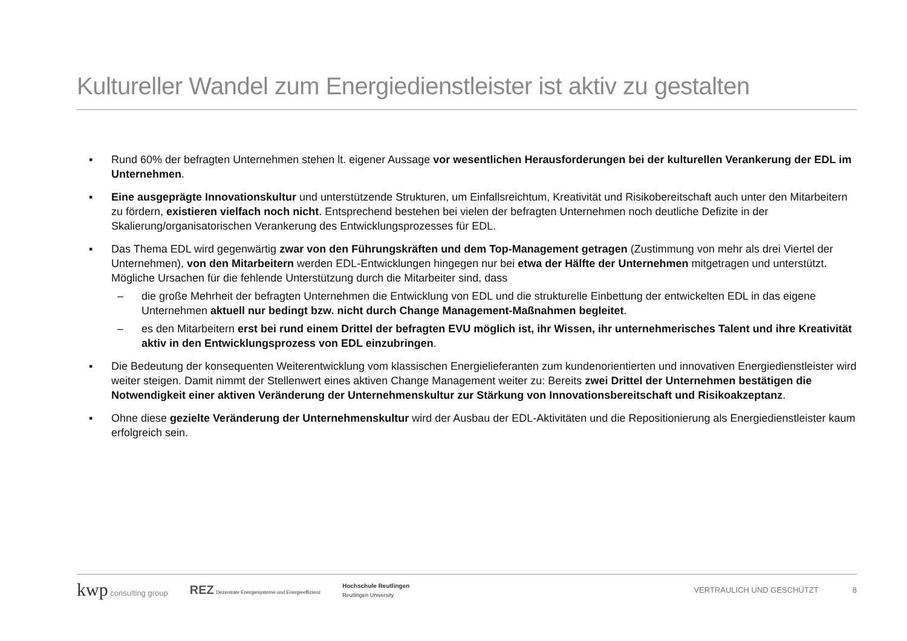Kultureller Wandel zum Energiedienstleister ist aktiv zu gestalten
▪ Rund 60% der befragten Unternehmen stehen lt. eigener Aussage vor wesentlichen Herausforderungen bei der kulturellen Verankerung der EDL im Unternehmen.
▪ Eine ausgeprägte Innovationskultur und unterstützende Strukturen, um Einfallsreichtum, Kreativität und Risikobereitschaft auch unter den Mitarbeitern zu fördern, existieren vielfach noch nicht. Entsprechend bestehen bei vielen der befragten Unternehmen noch deutliche Defizite in der Skalierung/organisatorischen Verankerung des Entwicklungsprozesses für EDL.
▪ Das Thema EDL wird gegenwärtig zwar von den Führungskräften und dem Top-Management getragen (Zustimmung von mehr als drei Viertel der Unternehmen), von den Mitarbeitern werden EDL-Entwicklungen hingegen nur bei etwa der Hälfte der Unternehmen mitgetragen und unterstützt. Mögliche Ursachen für die fehlende Unterstützung durch die Mitarbeiter sind, dass
– die große Mehrheit der befragten Unternehmen die Entwicklung von EDL und die strukturelle Einbettung der entwickelten EDL in das eigene Unternehmen aktuell nur bedingt bzw. nicht durch Change Management-Maßnahmen begleitet.
– es den Mitarbeitern erst bei rund einem Drittel der befragten EVU möglich ist, ihr Wissen, ihr unternehmerisches Talent und ihre Kreativität aktiv in den Entwicklungsprozess von EDL einzubringen.
▪ Die Bedeutung der konsequenten Weiterentwicklung vom klassischen Energielieferanten zum kundenorientierten und innovativen Energiedienstleister wird weiter steigen. Damit nimmt der Stellenwert eines aktiven Change Management weiter zu: Bereits zwei Drittel der Unternehmen bestätigen die Notwendigkeit einer aktiven Veränderung der Unternehmenskultur zur Stärkung von Innovationsbereitschaft und Risikoakzeptanz.
▪ Ohne diese gezielte Veränderung der Unternehmenskultur wird der Ausbau der EDL-Aktivitäten und die Repositionierung als Energiedienstleister kaum erfolgreich sein.
kwp consulting group
REZ Dezentrale Energiesysteme und Energieeffizienz
Hochschule Reutlingen
Reutlingen University
VERTRAULICH UND GESCHÜTZT 8